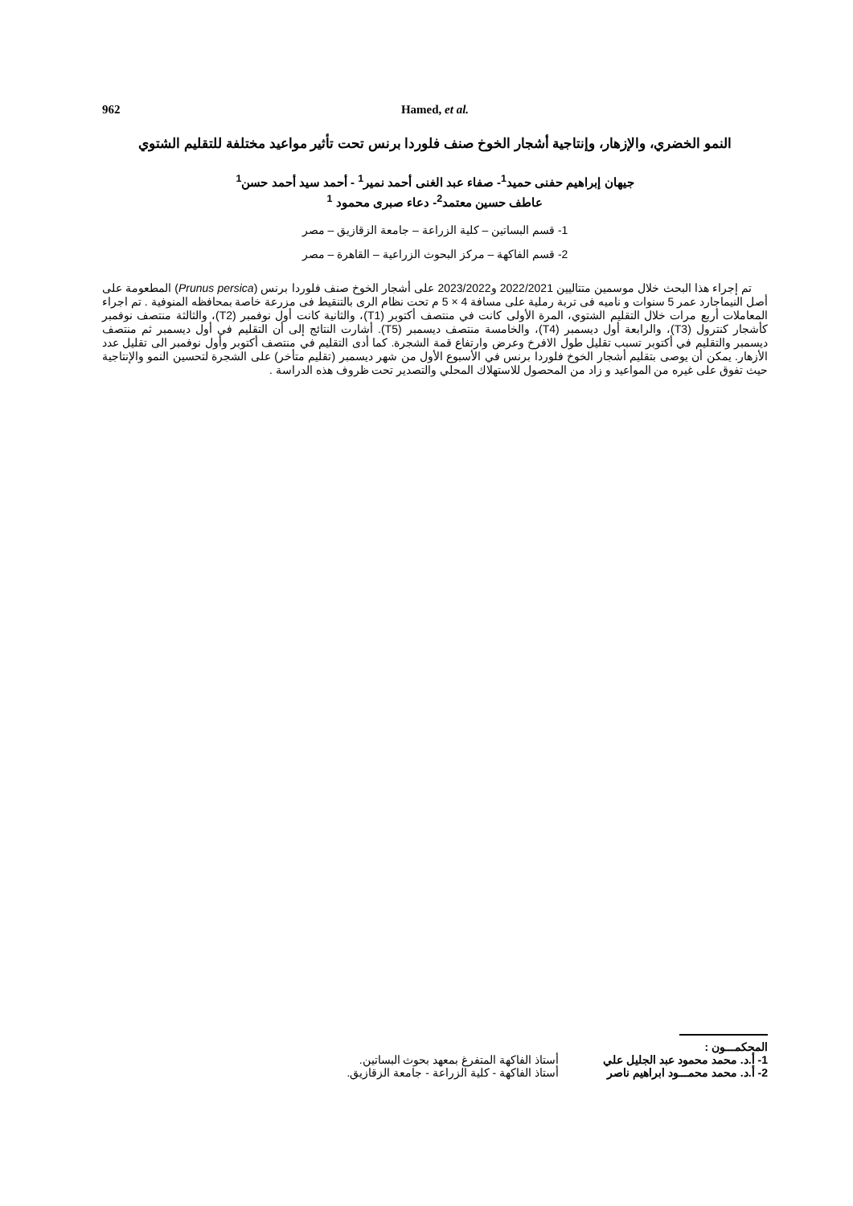962 Hamed, et al.
النمو الخضري، والإزهار، وإنتاجية أشجار الخوخ صنف فلوردا برنس تحت تأثير مواعيد مختلفة للتقليم الشتوي
جيهان إبراهيم حفنى حميد<sup>1</sup>- صفاء عبد الغنى أحمد نمير<sup>1</sup> - أحمد سيد أحمد حسن<sup>1</sup>
عاطف حسين معتمد<sup>2</sup>- دعاء صبرى محمود <sup>1</sup>
1- قسم البساتين – كلية الزراعة – جامعة الزقازيق – مصر
2- قسم الفاكهة – مركز البحوث الزراعية – القاهرة – مصر
تم إجراء هذا البحث خلال موسمين متتاليين 2022/2021 و2023/2022 على أشجار الخوخ صنف فلوردا برنس (Prunus persica) المطعومة على أصل النيماجارد عمر 5 سنوات و ناميه فى تربة رملية على مسافة 4 × 5 م تحت نظام الرى بالتنقيط فى مزرعة خاصة بمحافظه المنوفية . تم اجراء المعاملات أربع مرات خلال التقليم الشتوي، المرة الأولى كانت في منتصف أكتوبر (T1)، والثانية كانت أول نوفمبر (T2)، والثالثة منتصف نوفمبر كأشجار كنترول (T3)، والرابعة أول ديسمبر (T4)، والخامسة منتصف ديسمبر (T5). أشارت النتائج إلى أن التقليم في أول ديسمبر ثم منتصف ديسمبر والتقليم في أكتوبر تسبب تقليل طول الافرخ وعرض وارتفاع قمة الشجرة. كما أدى التقليم في منتصف أكتوبر وأول نوفمبر الى تقليل عدد الأزهار. يمكن أن يوصى بتقليم أشجار الخوخ فلوردا برنس في الأسبوع الأول من شهر ديسمبر (تقليم متأخر) على الشجرة لتحسين النمو والإنتاجية حيث تفوق على غيره من المواعيد و زاد من المحصول للاستهلاك المحلي والتصدير تحت ظروف هذه الدراسة .
المحكمـــون :
1- أ.د. محمد محمود عبد الجليل علي أستاذ الفاكهة المتفرغ بمعهد بحوث البساتين.
2- أ.د. محمد محمـــود ابراهيم ناصر أستاذ الفاكهة - كلية الزراعة - جامعة الزقازيق.